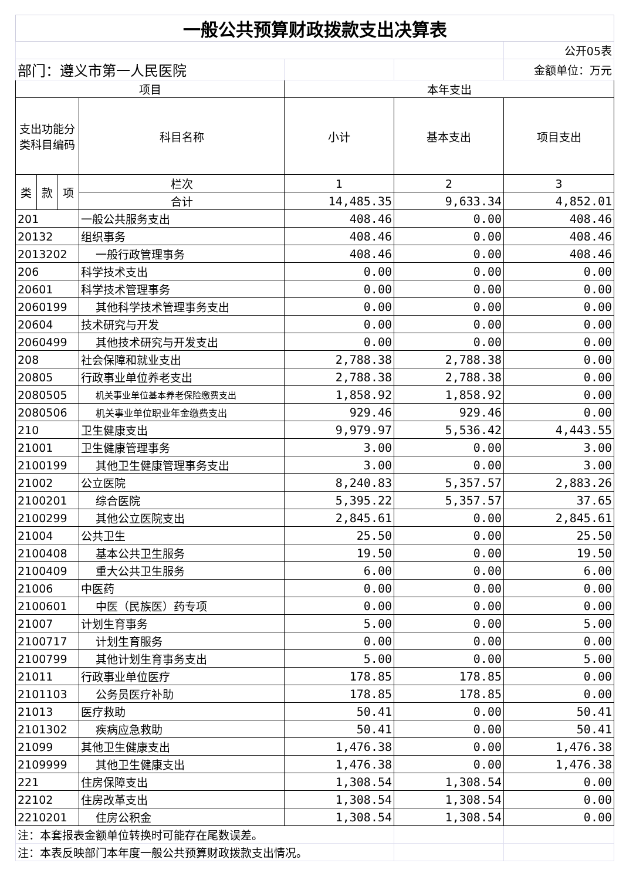| 一般公共预算财政拨款支出决算表 | | | | | | |
| | | | | | | 公开05表 |
| 部门：遵义市第一人民医院 | | | | | | 金额单位：万元 |
| 项目 | | | | 本年支出 | | |
| 支出功能分类科目编码 | | | 科目名称 | 小计 | 基本支出 | 项目支出 |
| 类 | 款 | 项 | 栏次 | 1 | 2 | 3 |
| | | | 合计 | 14,485.35 | 9,633.34 | 4,852.01 |
| 201 | | | 一般公共服务支出 | 408.46 | 0.00 | 408.46 |
| 20132 | | | 组织事务 | 408.46 | 0.00 | 408.46 |
| 2013202 | | | 一般行政管理事务 | 408.46 | 0.00 | 408.46 |
| 206 | | | 科学技术支出 | 0.00 | 0.00 | 0.00 |
| 20601 | | | 科学技术管理事务 | 0.00 | 0.00 | 0.00 |
| 2060199 | | | 其他科学技术管理事务支出 | 0.00 | 0.00 | 0.00 |
| 20604 | | | 技术研究与开发 | 0.00 | 0.00 | 0.00 |
| 2060499 | | | 其他技术研究与开发支出 | 0.00 | 0.00 | 0.00 |
| 208 | | | 社会保障和就业支出 | 2,788.38 | 2,788.38 | 0.00 |
| 20805 | | | 行政事业单位养老支出 | 2,788.38 | 2,788.38 | 0.00 |
| 2080505 | | | 机关事业单位基本养老保险缴费支出 | 1,858.92 | 1,858.92 | 0.00 |
| 2080506 | | | 机关事业单位职业年金缴费支出 | 929.46 | 929.46 | 0.00 |
| 210 | | | 卫生健康支出 | 9,979.97 | 5,536.42 | 4,443.55 |
| 21001 | | | 卫生健康管理事务 | 3.00 | 0.00 | 3.00 |
| 2100199 | | | 其他卫生健康管理事务支出 | 3.00 | 0.00 | 3.00 |
| 21002 | | | 公立医院 | 8,240.83 | 5,357.57 | 2,883.26 |
| 2100201 | | | 综合医院 | 5,395.22 | 5,357.57 | 37.65 |
| 2100299 | | | 其他公立医院支出 | 2,845.61 | 0.00 | 2,845.61 |
| 21004 | | | 公共卫生 | 25.50 | 0.00 | 25.50 |
| 2100408 | | | 基本公共卫生服务 | 19.50 | 0.00 | 19.50 |
| 2100409 | | | 重大公共卫生服务 | 6.00 | 0.00 | 6.00 |
| 21006 | | | 中医药 | 0.00 | 0.00 | 0.00 |
| 2100601 | | | 中医（民族医）药专项 | 0.00 | 0.00 | 0.00 |
| 21007 | | | 计划生育事务 | 5.00 | 0.00 | 5.00 |
| 2100717 | | | 计划生育服务 | 0.00 | 0.00 | 0.00 |
| 2100799 | | | 其他计划生育事务支出 | 5.00 | 0.00 | 5.00 |
| 21011 | | | 行政事业单位医疗 | 178.85 | 178.85 | 0.00 |
| 2101103 | | | 公务员医疗补助 | 178.85 | 178.85 | 0.00 |
| 21013 | | | 医疗救助 | 50.41 | 0.00 | 50.41 |
| 2101302 | | | 疾病应急救助 | 50.41 | 0.00 | 50.41 |
| 21099 | | | 其他卫生健康支出 | 1,476.38 | 0.00 | 1,476.38 |
| 2109999 | | | 其他卫生健康支出 | 1,476.38 | 0.00 | 1,476.38 |
| 221 | | | 住房保障支出 | 1,308.54 | 1,308.54 | 0.00 |
| 22102 | | | 住房改革支出 | 1,308.54 | 1,308.54 | 0.00 |
| 2210201 | | | 住房公积金 | 1,308.54 | 1,308.54 | 0.00 |
| 注：本套报表金额单位转换时可能存在尾数误差。 | | | | | | |
| 注：本表反映部门本年度一般公共预算财政拨款支出情况。 | | | | | | |